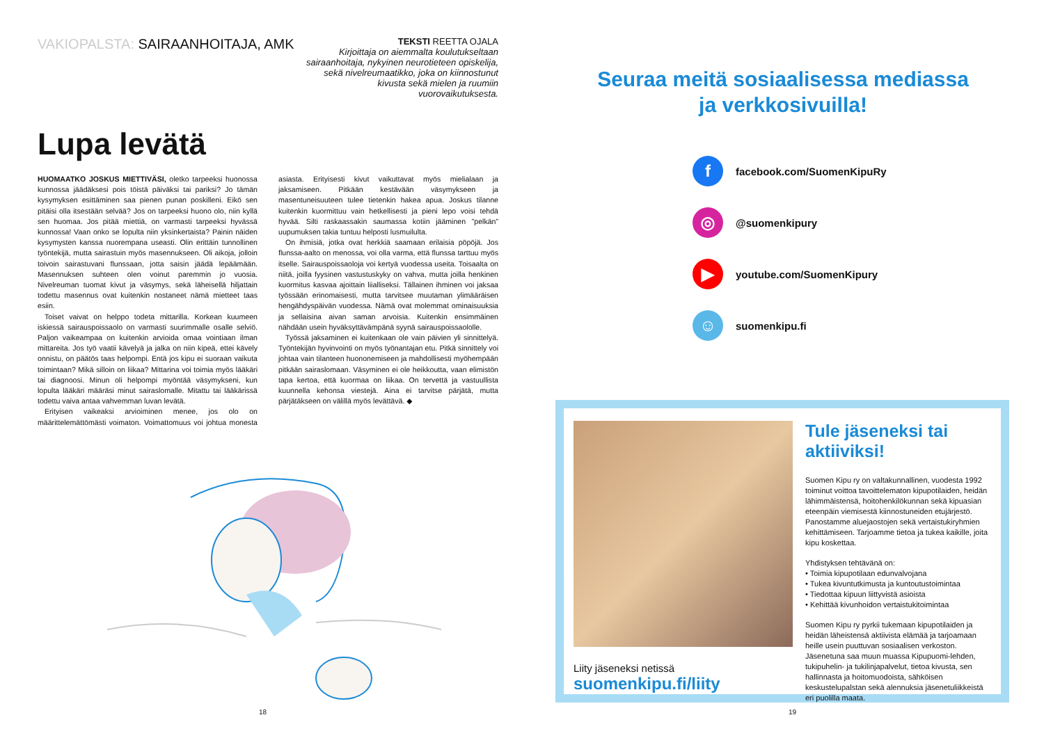VAKIOPALSTA: SAIRAANHOITAJA, AMK
TEKSTI REETTA OJALA
Kirjoittaja on aiemmalta koulutukseltaan sairaanhoitaja, nykyinen neurotieteen opiskelija, sekä nivelreumaatikko, joka on kiinnostunut kivusta sekä mielen ja ruumiin vuorovaikutuksesta.
Lupa levätä
HUOMAATKO JOSKUS MIETTIVÄSI, oletko tarpeeksi huonossa kunnossa jäädäksesi pois töistä päiväksi tai pariksi? Jo tämän kysymyksen esittäminen saa pienen punan poskilleni. Eikö sen pitäisi olla itsestään selvää? Jos on tarpeeksi huono olo, niin kyllä sen huomaa. Jos pitää miettiä, on varmasti tarpeeksi hyvässä kunnossa! Vaan onko se lopulta niin yksinkertaista? Painin näiden kysymysten kanssa nuorempana useasti. Olin erittäin tunnollinen työntekijä, mutta sairastuin myös masennukseen. Oli aikoja, jolloin toivoin sairastuvani flunssaan, jotta saisin jäädä lepäämään. Masennuksen suhteen olen voinut paremmin jo vuosia. Nivelreuman tuomat kivut ja väsymys, sekä läheisellä hiljattain todettu masennus ovat kuitenkin nostaneet nämä mietteet taas esiin.
Toiset vaivat on helppo todeta mittarilla. Korkean kuumeen iskiessä sairauspoissaolo on varmasti suurimmalle osalle selviö. Paljon vaikeampaa on kuitenkin arvioida omaa vointiaan ilman mittareita. Jos työ vaatii kävelyä ja jalka on niin kipeä, ettei kävely onnistu, on päätös taas helpompi. Entä jos kipu ei suoraan vaikuta toimintaan? Mikä silloin on liikaa? Mittarina voi toimia myös lääkäri tai diagnoosi. Minun oli helpompi myöntää väsymykseni, kun lopulta lääkäri määräsi minut sairaslomalle. Mitattu tai lääkärissä todettu vaiva antaa vahvemman luvan levätä.
Erityisen vaikeaksi arvioiminen menee, jos olo on määrittelemättömästi voimaton. Voimattomuus voi johtua monesta asiasta. Erityisesti kivut vaikuttavat myös mielialaan ja jaksamiseen. Pitkään kestävään väsymykseen ja masentuneisuuteen tulee tietenkin hakea apua. Joskus tilanne kuitenkin kuormittuu vain hetkellisesti ja pieni lepo voisi tehdä hyvää. Silti raskaassakin saumassa kotiin jääminen ”pelkän” uupumuksen takia tuntuu helposti lusmuilulta.
On ihmisiä, jotka ovat herkkiä saamaan erilaisia pöpöjä. Jos flunssa-aalto on menossa, voi olla varma, että flunssa tarttuu myös itselle. Sairauspoissaoloja voi kertyä vuodessa useita. Toisaalta on niitä, joilla fyysinen vastustuskyky on vahva, mutta joilla henkinen kuormitus kasvaa ajoittain liialliseksi. Tällainen ihminen voi jaksaa työssään erinomaisesti, mutta tarvitsee muutaman ylimääräisen hengähdyspäivän vuodessa. Nämä ovat molemmat ominaisuuksia ja sellaisina aivan saman arvoisia. Kuitenkin ensimmäinen nähdään usein hyväksyttävämpänä syynä sairauspoissaololle.
Työssä jaksaminen ei kuitenkaan ole vain päivien yli sinnittelyä. Työntekijän hyvinvointi on myös työnantajan etu. Pitkä sinnittely voi johtaa vain tilanteen huononemiseen ja mahdollisesti myöhempään pitkään sairaslomaan. Väsyminen ei ole heikkoutta, vaan elimistön tapa kertoa, että kuormaa on liikaa. On tervettä ja vastuullista kuunnella kehonsa viestejä. Aina ei tarvitse pärjätä, mutta pärjätäkseen on välillä myös levättävä. ◆
18
Seuraa meitä sosiaalisessa mediassa
ja verkkosivuilla!
ffacebook.com/SuomenKipuRy
◎ @suomenkipury
▶ youtube.com/SuomenKipury
☺ suomenkipu.fi
Liity jäseneksi netissä
suomenkipu.fi/liity
Tule jäseneksi tai aktiiviksi!
Suomen Kipu ry on valtakunnallinen, vuodesta 1992 toiminut voittoa tavoittelematon kipupotilaiden, heidän lähimmäistensä, hoitohenkilökunnan sekä kipuasian eteenpäin viemisestä kiinnostuneiden etujärjestö. Panostamme aluejaostojen sekä vertaistukiryhmien kehittämiseen. Tarjoamme tietoa ja tukea kaikille, joita kipu koskettaa.
Yhdistyksen tehtävänä on:
• Toimia kipupotilaan edunvalvojana
• Tukea kivuntutkimusta ja kuntoutustoimintaa
• Tiedottaa kipuun liittyvistä asioista
• Kehittää kivunhoidon vertaistukitoimintaa
Suomen Kipu ry pyrkii tukemaan kipupotilaiden ja heidän läheistensä aktiivista elämää ja tarjoamaan heille usein puuttuvan sosiaalisen verkoston. Jäsenetuna saa muun muassa Kipupuomi-lehden, tukipuhelin- ja tukilinjapalvelut, tietoa kivusta, sen hallinnasta ja hoitomuodoista, sähköisen keskustelupalstan sekä alennuksia jäsenetuliikkeistä eri puolilla maata.
19